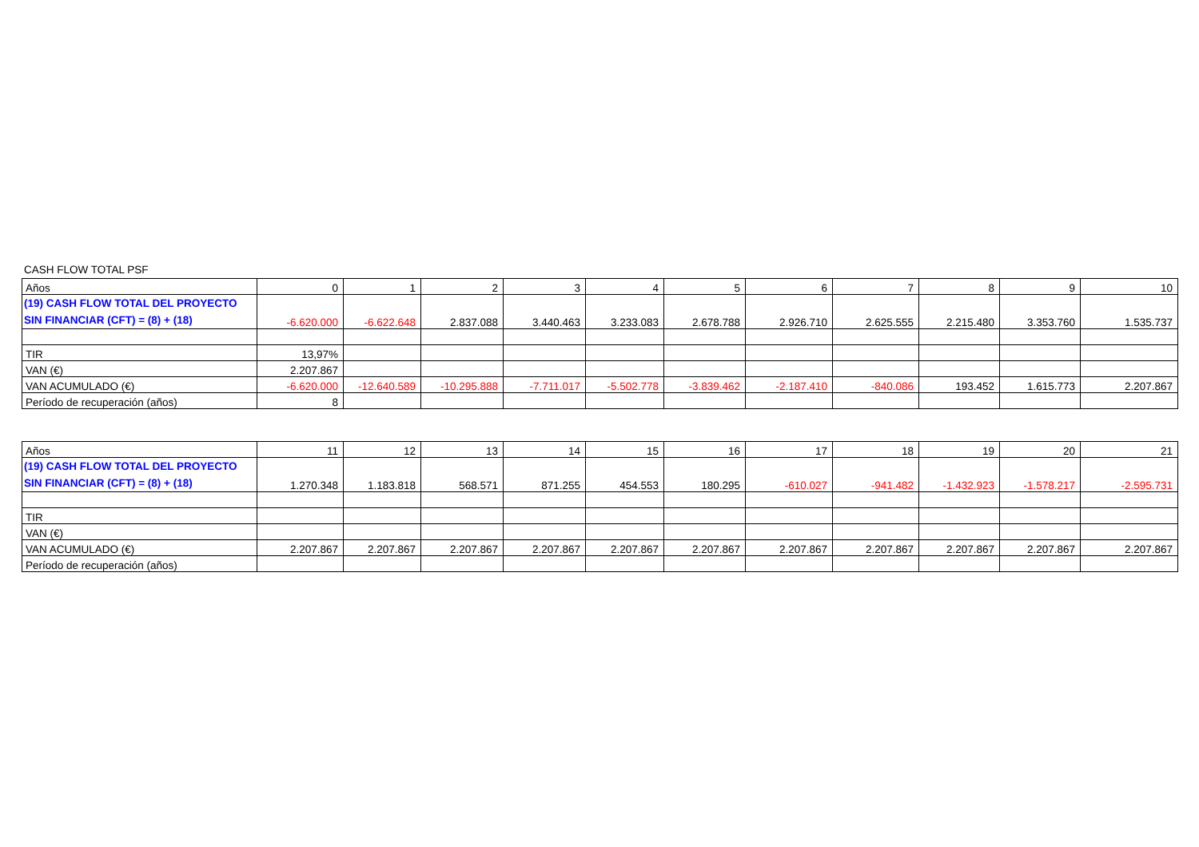CASH FLOW TOTAL PSF
| Años | 0 | 1 | 2 | 3 | 4 | 5 | 6 | 7 | 8 | 9 | 10 |
| (19) CASH FLOW TOTAL DEL PROYECTO SIN FINANCIAR (CFT) = (8) + (18) | -6.620.000 | -6.622.648 | 2.837.088 | 3.440.463 | 3.233.083 | 2.678.788 | 2.926.710 | 2.625.555 | 2.215.480 | 3.353.760 | 1.535.737 |
| TIR | 13,97% | | | | | | | | | | |
| VAN (€) | 2.207.867 | | | | | | | | | | |
| VAN ACUMULADO (€) | -6.620.000 | -12.640.589 | -10.295.888 | -7.711.017 | -5.502.778 | -3.839.462 | -2.187.410 | -840.086 | 193.452 | 1.615.773 | 2.207.867 |
| Período de recuperación (años) | 8 | | | | | | | | | | |
| Años | 11 | 12 | 13 | 14 | 15 | 16 | 17 | 18 | 19 | 20 | 21 |
| (19) CASH FLOW TOTAL DEL PROYECTO SIN FINANCIAR (CFT) = (8) + (18) | 1.270.348 | 1.183.818 | 568.571 | 871.255 | 454.553 | 180.295 | -610.027 | -941.482 | -1.432.923 | -1.578.217 | -2.595.731 |
| TIR | | | | | | | | | | | |
| VAN (€) | | | | | | | | | | | |
| VAN ACUMULADO (€) | 2.207.867 | 2.207.867 | 2.207.867 | 2.207.867 | 2.207.867 | 2.207.867 | 2.207.867 | 2.207.867 | 2.207.867 | 2.207.867 | 2.207.867 |
| Período de recuperación (años) | | | | | | | | | | | |